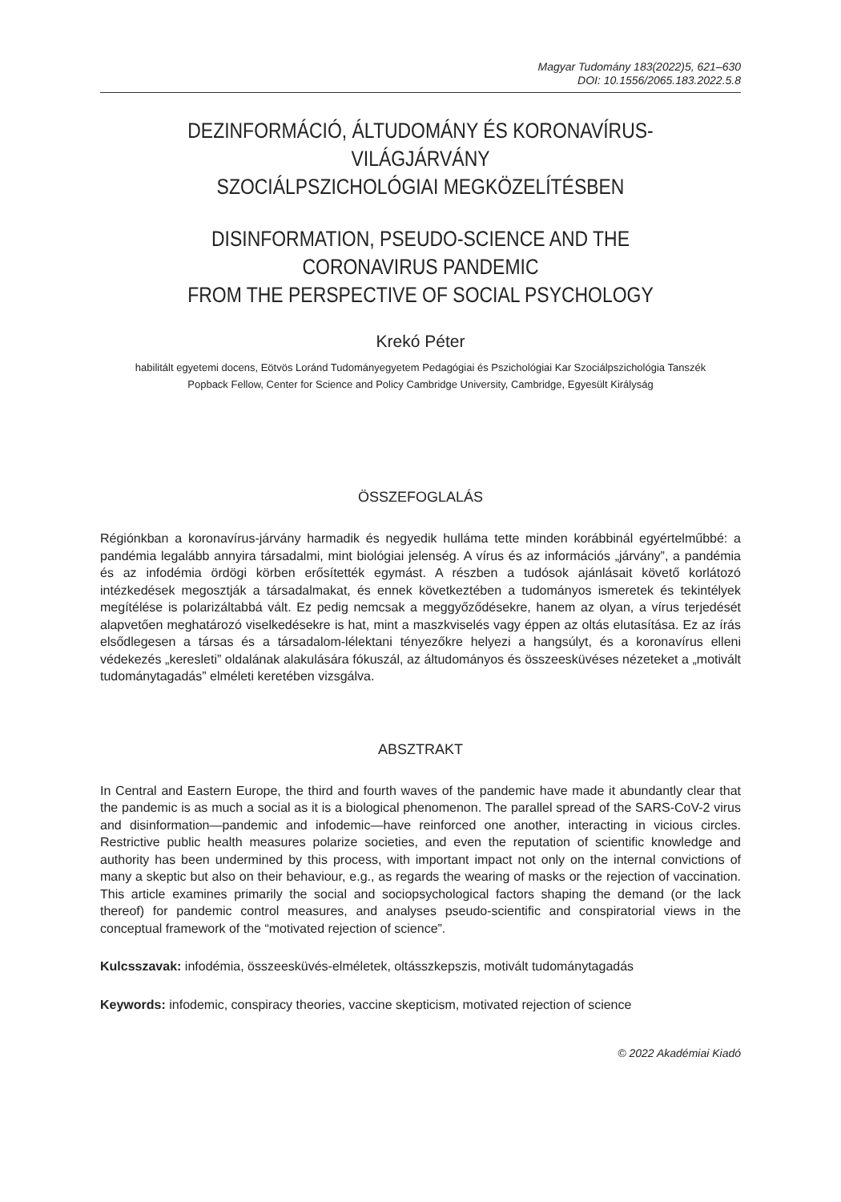Magyar Tudomány 183(2022)5, 621–630
DOI: 10.1556/2065.183.2022.5.8
DEZINFORMÁCIÓ, ÁLTUDOMÁNY ÉS KORONAVÍRUS-VILÁGJÁRVÁNY
SZOCIÁLPSZICHOLÓGIAI MEGKÖZELÍTÉSBEN
DISINFORMATION, PSEUDO-SCIENCE AND THE CORONAVIRUS PANDEMIC
FROM THE PERSPECTIVE OF SOCIAL PSYCHOLOGY
Krekó Péter
habilitált egyetemi docens, Eötvös Loránd Tudományegyetem Pedagógiai és Pszichológiai Kar Szociálpszichológia Tanszék
Popback Fellow, Center for Science and Policy Cambridge University, Cambridge, Egyesült Királyság
ÖSSZEFOGLALÁS
Régiónkban a koronavírus-járvány harmadik és negyedik hulláma tette minden korábbinál egyértelműbbé: a pandémia legalább annyira társadalmi, mint biológiai jelenség. A vírus és az információs „járvány”, a pandémia és az infodémia ördögi körben erősítették egymást. A részben a tudósok ajánlásait követő korlátozó intézkedések megosztják a társadalmakat, és ennek következtében a tudományos ismeretek és tekintélyek megítélése is polarizáltabbá vált. Ez pedig nemcsak a meggyőződésekre, hanem az olyan, a vírus terjedését alapvetően meghatározó viselkedésekre is hat, mint a maszkviselés vagy éppen az oltás elutasítása. Ez az írás elsődlegesen a társas és a társadalom-lélektani tényezőkre helyezi a hangsúlyt, és a koronavírus elleni védekezés „keresleti” oldalának alakulására fókuszál, az áltudományos és összeesküvéses nézeteket a „motivált tudománytagadás” elméleti keretében vizsgálva.
ABSZTRAKT
In Central and Eastern Europe, the third and fourth waves of the pandemic have made it abundantly clear that the pandemic is as much a social as it is a biological phenomenon. The parallel spread of the SARS-CoV-2 virus and disinformation—pandemic and infodemic—have reinforced one another, interacting in vicious circles. Restrictive public health measures polarize societies, and even the reputation of scientific knowledge and authority has been undermined by this process, with important impact not only on the internal convictions of many a skeptic but also on their behaviour, e.g., as regards the wearing of masks or the rejection of vaccination. This article examines primarily the social and sociopsychological factors shaping the demand (or the lack thereof) for pandemic control measures, and analyses pseudo-scientific and conspiratorial views in the conceptual framework of the “motivated rejection of science”.
Kulcsszavak: infodémia, összeesküvés-elméletek, oltásszkepszis, motivált tudománytagadás
Keywords: infodemic, conspiracy theories, vaccine skepticism, motivated rejection of science
© 2022 Akadémiai Kiadó